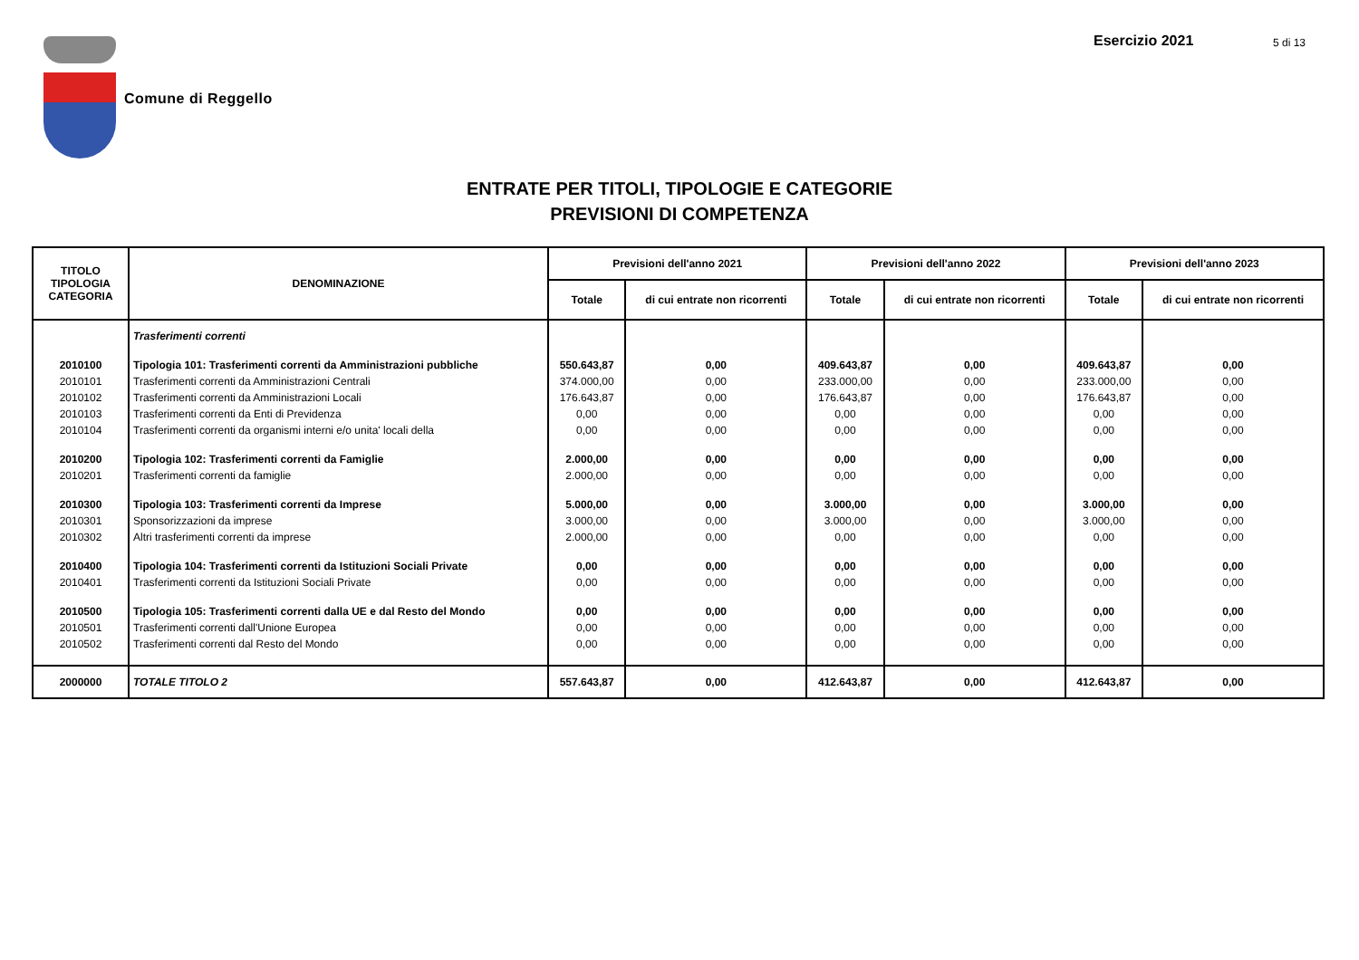Comune di Reggello
Esercizio 2021 5 di 13
ENTRATE PER TITOLI, TIPOLOGIE E CATEGORIE
PREVISIONI DI COMPETENZA
| TITOLO TIPOLOGIA CATEGORIA | DENOMINAZIONE | Previsioni dell'anno 2021 | | Previsioni dell'anno 2022 | | Previsioni dell'anno 2023 | |
| --- | --- | --- | --- | --- | --- | --- | --- |
| | | Totale | di cui entrate non ricorrenti | Totale | di cui entrate non ricorrenti | Totale | di cui entrate non ricorrenti |
| | Trasferimenti correnti | | | | | | |
| 2010100 | Tipologia 101: Trasferimenti correnti da Amministrazioni pubbliche | 550.643,87 | 0,00 | 409.643,87 | 0,00 | 409.643,87 | 0,00 |
| 2010101 | Trasferimenti correnti da Amministrazioni Centrali | 374.000,00 | 0,00 | 233.000,00 | 0,00 | 233.000,00 | 0,00 |
| 2010102 | Trasferimenti correnti da Amministrazioni Locali | 176.643,87 | 0,00 | 176.643,87 | 0,00 | 176.643,87 | 0,00 |
| 2010103 | Trasferimenti correnti da Enti di Previdenza | 0,00 | 0,00 | 0,00 | 0,00 | 0,00 | 0,00 |
| 2010104 | Trasferimenti correnti da organismi interni e/o unita' locali della | 0,00 | 0,00 | 0,00 | 0,00 | 0,00 | 0,00 |
| 2010200 | Tipologia 102: Trasferimenti correnti da Famiglie | 2.000,00 | 0,00 | 0,00 | 0,00 | 0,00 | 0,00 |
| 2010201 | Trasferimenti correnti da famiglie | 2.000,00 | 0,00 | 0,00 | 0,00 | 0,00 | 0,00 |
| 2010300 | Tipologia 103: Trasferimenti correnti da Imprese | 5.000,00 | 0,00 | 3.000,00 | 0,00 | 3.000,00 | 0,00 |
| 2010301 | Sponsorizzazioni da imprese | 3.000,00 | 0,00 | 3.000,00 | 0,00 | 3.000,00 | 0,00 |
| 2010302 | Altri trasferimenti correnti da imprese | 2.000,00 | 0,00 | 0,00 | 0,00 | 0,00 | 0,00 |
| 2010400 | Tipologia 104: Trasferimenti correnti da Istituzioni Sociali Private | 0,00 | 0,00 | 0,00 | 0,00 | 0,00 | 0,00 |
| 2010401 | Trasferimenti correnti da Istituzioni Sociali Private | 0,00 | 0,00 | 0,00 | 0,00 | 0,00 | 0,00 |
| 2010500 | Tipologia 105: Trasferimenti correnti dalla UE e dal Resto del Mondo | 0,00 | 0,00 | 0,00 | 0,00 | 0,00 | 0,00 |
| 2010501 | Trasferimenti correnti dall'Unione Europea | 0,00 | 0,00 | 0,00 | 0,00 | 0,00 | 0,00 |
| 2010502 | Trasferimenti correnti dal Resto del Mondo | 0,00 | 0,00 | 0,00 | 0,00 | 0,00 | 0,00 |
| 2000000 | TOTALE TITOLO 2 | 557.643,87 | 0,00 | 412.643,87 | 0,00 | 412.643,87 | 0,00 |